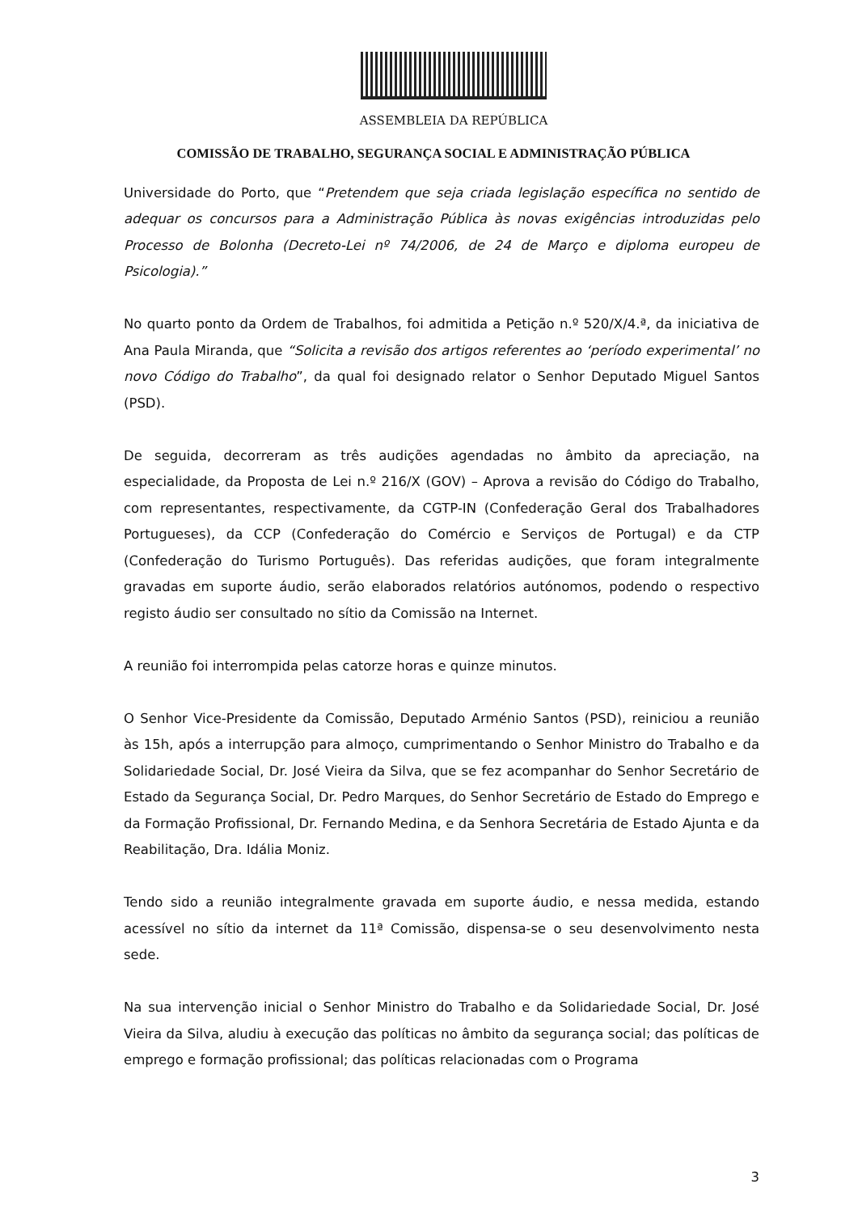ASSEMBLEIA DA REPÚBLICA
COMISSÃO DE TRABALHO, SEGURANÇA SOCIAL E ADMINISTRAÇÃO PÚBLICA
Universidade do Porto, que “Pretendem que seja criada legislação específica no sentido de adequar os concursos para a Administração Pública às novas exigências introduzidas pelo Processo de Bolonha (Decreto-Lei nº 74/2006, de 24 de Março e diploma europeu de Psicologia).”
No quarto ponto da Ordem de Trabalhos, foi admitida a Petição n.º 520/X/4.ª, da iniciativa de Ana Paula Miranda, que “Solicita a revisão dos artigos referentes ao ‘período experimental’ no novo Código do Trabalho”, da qual foi designado relator o Senhor Deputado Miguel Santos (PSD).
De seguida, decorreram as três audições agendadas no âmbito da apreciação, na especialidade, da Proposta de Lei n.º 216/X (GOV) – Aprova a revisão do Código do Trabalho, com representantes, respectivamente, da CGTP-IN (Confederação Geral dos Trabalhadores Portugueses), da CCP (Confederação do Comércio e Serviços de Portugal) e da CTP (Confederação do Turismo Português). Das referidas audições, que foram integralmente gravadas em suporte áudio, serão elaborados relatórios autónomos, podendo o respectivo registo áudio ser consultado no sítio da Comissão na Internet.
A reunião foi interrompida pelas catorze horas e quinze minutos.
O Senhor Vice-Presidente da Comissão, Deputado Arménio Santos (PSD), reiniciou a reunião às 15h, após a interrupção para almoço, cumprimentando o Senhor Ministro do Trabalho e da Solidariedade Social, Dr. José Vieira da Silva, que se fez acompanhar do Senhor Secretário de Estado da Segurança Social, Dr. Pedro Marques, do Senhor Secretário de Estado do Emprego e da Formação Profissional, Dr. Fernando Medina, e da Senhora Secretária de Estado Ajunta e da Reabilitação, Dra. Idália Moniz.
Tendo sido a reunião integralmente gravada em suporte áudio, e nessa medida, estando acessível no sítio da internet da 11ª Comissão, dispensa-se o seu desenvolvimento nesta sede.
Na sua intervenção inicial o Senhor Ministro do Trabalho e da Solidariedade Social, Dr. José Vieira da Silva, aludiu à execução das políticas no âmbito da segurança social; das políticas de emprego e formação profissional; das políticas relacionadas com o Programa
3